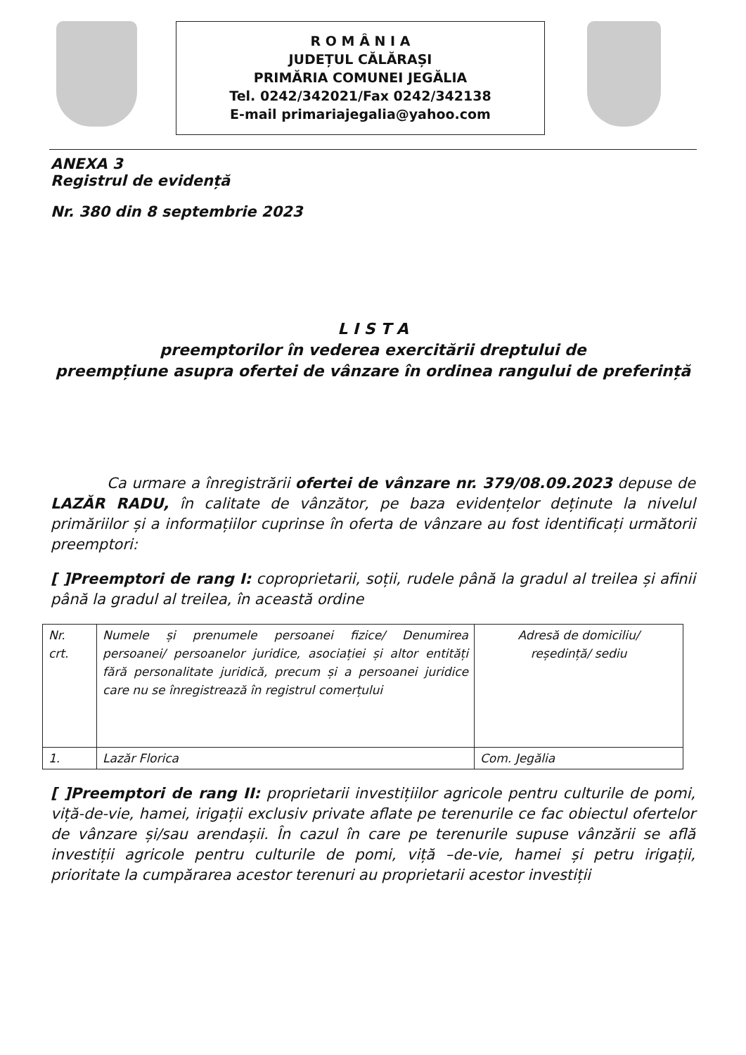R O M Â N I A
JUDEȚUL CĂLĂRAȘI
PRIMĂRIA COMUNEI JEGĂLIA
Tel. 0242/342021/Fax 0242/342138
E-mail primariajegalia@yahoo.com
ANEXA 3
Registrul de evidență
Nr. 380 din 8 septembrie 2023
L I S T A
preemptorilor în vederea exercitării dreptului de
preempțiune asupra ofertei de vânzare în ordinea rangului de preferință
Ca urmare a înregistrării ofertei de vânzare nr. 379/08.09.2023 depuse de LAZĂR RADU, în calitate de vânzător, pe baza evidențelor deținute la nivelul primăriilor și a informațiilor cuprinse în oferta de vânzare au fost identificați următorii preemptori:
[ ]Preemptori de rang I: coproprietarii, soții, rudele până la gradul al treilea și afinii până la gradul al treilea, în această ordine
| Nr. crt. | Numele și prenumele persoanei fizice/ Denumirea persoanei/ persoanelor juridice, asociației și altor entități fără personalitate juridică, precum și a persoanei juridice care nu se înregistrează în registrul comerțului | Adresă de domiciliu/ reședință/ sediu |
| 1. | Lazăr Florica | Com. Jegălia |
[ ]Preemptori de rang II: proprietarii investițiilor agricole pentru culturile de pomi, viță-de-vie, hamei, irigații exclusiv private aflate pe terenurile ce fac obiectul ofertelor de vânzare și/sau arendașii. În cazul în care pe terenurile supuse vânzării se află investiții agricole pentru culturile de pomi, viță –de-vie, hamei și petru irigații, prioritate la cumpărarea acestor terenuri au proprietarii acestor investiții